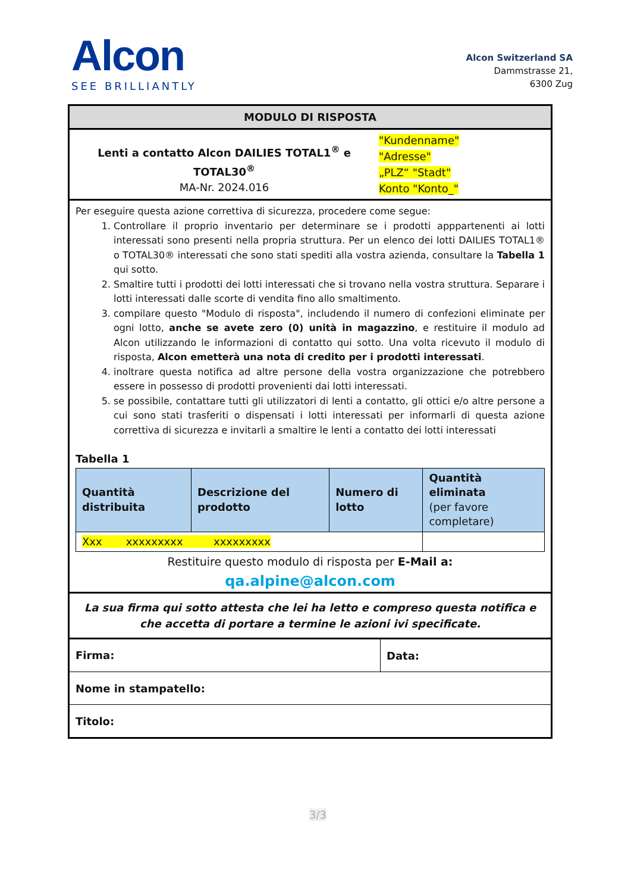Alcon
SEE BRILLIANTLY
Alcon Switzerland SA
Dammstrasse 21,
6300 Zug
MODULO DI RISPOSTA
Lenti a contatto Alcon DAILIES TOTAL1<sup>®</sup> e TOTAL30<sup>®</sup>
MA-Nr. 2024.016
"Kundenname"
"Adresse"
„PLZ“ "Stadt"
Konto "Konto_"
Per eseguire questa azione correttiva di sicurezza, procedere come segue:
1. Controllare il proprio inventario per determinare se i prodotti apppartenenti ai lotti interessati sono presenti nella propria struttura. Per un elenco dei lotti DAILIES TOTAL1® o TOTAL30® interessati che sono stati spediti alla vostra azienda, consultare la Tabella 1 qui sotto.
2. Smaltire tutti i prodotti dei lotti interessati che si trovano nella vostra struttura. Separare i lotti interessati dalle scorte di vendita fino allo smaltimento.
3. compilare questo "Modulo di risposta", includendo il numero di confezioni eliminate per ogni lotto, anche se avete zero (0) unità in magazzino, e restituire il modulo ad Alcon utilizzando le informazioni di contatto qui sotto. Una volta ricevuto il modulo di risposta, Alcon emetterà una nota di credito per i prodotti interessati.
4. inoltrare questa notifica ad altre persone della vostra organizzazione che potrebbero essere in possesso di prodotti provenienti dai lotti interessati.
5. se possibile, contattare tutti gli utilizzatori di lenti a contatto, gli ottici e/o altre persone a cui sono stati trasferiti o dispensati i lotti interessati per informarli di questa azione correttiva di sicurezza e invitarli a smaltire le lenti a contatto dei lotti interessati
Tabella 1
| Quantità distribuita | Descrizione del prodotto | Numero di lotto | Quantità eliminata (per favore completare) |
| --- | --- | --- | --- |
| Xxx xxxxxxxxx xxxxxxxxx | | | |
Restituire questo modulo di risposta per E-Mail a:
qa.alpine@alcon.com
La sua firma qui sotto attesta che lei ha letto e compreso questa notifica e
che accetta di portare a termine le azioni ivi specificate.
Firma:
Data:
Nome in stampatello:
Titolo:
3/3